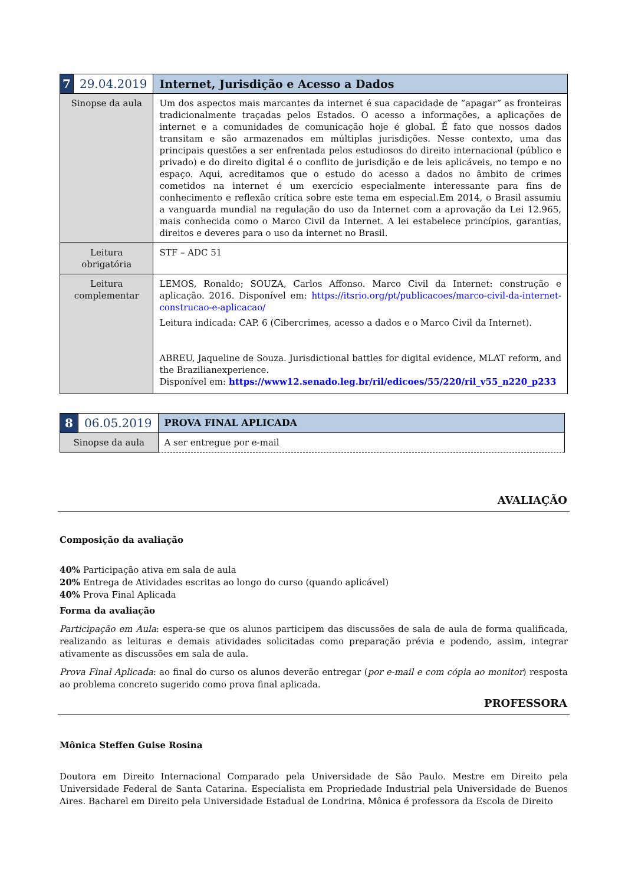| 7 | 29.04.2019 | Internet, Jurisdição e Acesso a Dados |
| Sinopse da aula | | Um dos aspectos mais marcantes da internet é sua capacidade de “apagar” as fronteiras tradicionalmente traçadas pelos Estados. O acesso a informações, a aplicações de internet e a comunidades de comunicação hoje é global. É fato que nossos dados transitam e são armazenados em múltiplas jurisdições. Nesse contexto, uma das principais questões a ser enfrentada pelos estudiosos do direito internacional (público e privado) e do direito digital é o conflito de jurisdição e de leis aplicáveis, no tempo e no espaço. Aqui, acreditamos que o estudo do acesso a dados no âmbito de crimes cometidos na internet é um exercício especialmente interessante para fins de conhecimento e reflexão crítica sobre este tema em especial.Em 2014, o Brasil assumiu a vanguarda mundial na regulação do uso da Internet com a aprovação da Lei 12.965, mais conhecida como o Marco Civil da Internet. A lei estabelece princípios, garantias, direitos e deveres para o uso da internet no Brasil. |
| Leitura obrigatória | | STF – ADC 51 |
| Leitura complementar | | LEMOS, Ronaldo; SOUZA, Carlos Affonso. Marco Civil da Internet: construção e aplicação. 2016. Disponível em: https://itsrio.org/pt/publicacoes/marco-civil-da-internet-construcao-e-aplicacao/ Leitura indicada: CAP. 6 (Cibercrimes, acesso a dados e o Marco Civil da Internet). ABREU, Jaqueline de Souza. Jurisdictional battles for digital evidence, MLAT reform, and the Brazilianexperience. Disponível em: https://www12.senado.leg.br/ril/edicoes/55/220/ril_v55_n220_p233 |
| 8 | 06.05.2019 | PROVA FINAL APLICADA |
| Sinopse da aula | | A ser entregue por e-mail |
AVALIAÇÃO
Composição da avaliação
40% Participação ativa em sala de aula
20% Entrega de Atividades escritas ao longo do curso (quando aplicável)
40% Prova Final Aplicada
Forma da avaliação
Participação em Aula: espera-se que os alunos participem das discussões de sala de aula de forma qualificada, realizando as leituras e demais atividades solicitadas como preparação prévia e podendo, assim, integrar ativamente as discussões em sala de aula.
Prova Final Aplicada: ao final do curso os alunos deverão entregar (por e-mail e com cópia ao monitor) resposta ao problema concreto sugerido como prova final aplicada.
PROFESSORA
Mônica Steffen Guise Rosina
Doutora em Direito Internacional Comparado pela Universidade de São Paulo. Mestre em Direito pela Universidade Federal de Santa Catarina. Especialista em Propriedade Industrial pela Universidade de Buenos Aires. Bacharel em Direito pela Universidade Estadual de Londrina. Mônica é professora da Escola de Direito